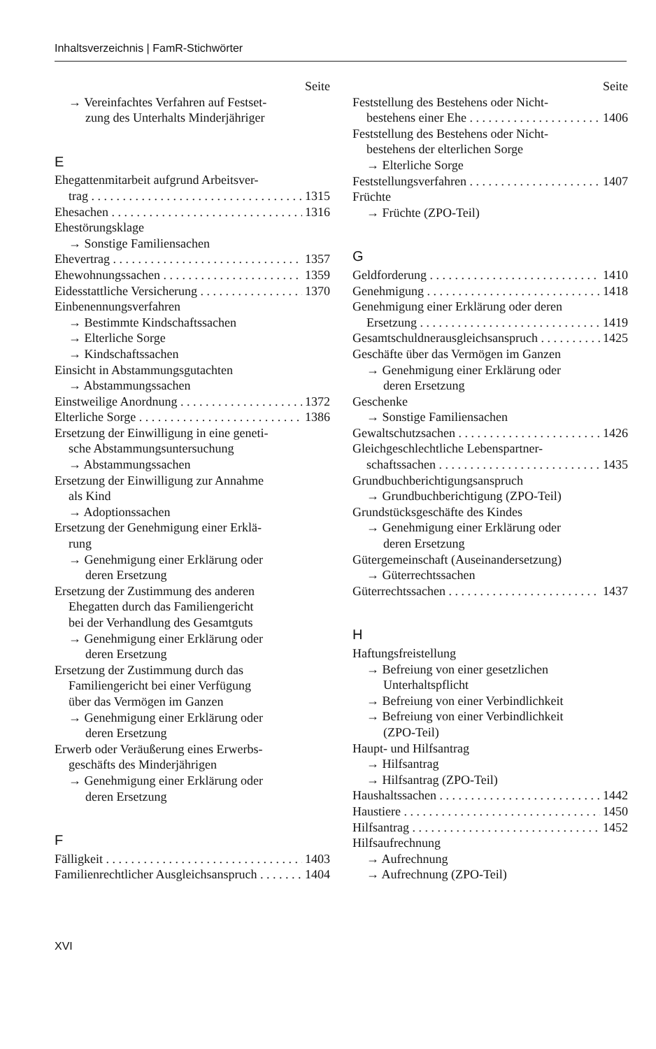Inhaltsverzeichnis | FamR-Stichwörter
Seite
→ Vereinfachtes Verfahren auf Festset-
zung des Unterhalts Minderjähriger
E
Ehegattenmitarbeit aufgrund Arbeitsver-
trag 1315
Ehesachen 1316
Ehestörungsklage
→ Sonstige Familiensachen
Ehevertrag 1357
Ehewohnungssachen 1359
Eidesstattliche Versicherung 1370
Einbenennungsverfahren
→ Bestimmte Kindschaftssachen
→ Elterliche Sorge
→ Kindschaftssachen
Einsicht in Abstammungsgutachten
→ Abstammungssachen
Einstweilige Anordnung 1372
Elterliche Sorge 1386
Ersetzung der Einwilligung in eine geneti-
sche Abstammungsuntersuchung
→ Abstammungssachen
Ersetzung der Einwilligung zur Annahme
als Kind
→ Adoptionssachen
Ersetzung der Genehmigung einer Erklä-
rung
→ Genehmigung einer Erklärung oder
deren Ersetzung
Ersetzung der Zustimmung des anderen
Ehegatten durch das Familiengericht
bei der Verhandlung des Gesamtguts
→ Genehmigung einer Erklärung oder
deren Ersetzung
Ersetzung der Zustimmung durch das
Familiengericht bei einer Verfügung
über das Vermögen im Ganzen
→ Genehmigung einer Erklärung oder
deren Ersetzung
Erwerb oder Veräußerung eines Erwerbs-
geschäfts des Minderjährigen
→ Genehmigung einer Erklärung oder
deren Ersetzung
F
Fälligkeit 1403
Familienrechtlicher Ausgleichsanspruch 1404
Seite
Feststellung des Bestehens oder Nicht-
bestehens einer Ehe 1406
Feststellung des Bestehens oder Nicht-
bestehens der elterlichen Sorge
→ Elterliche Sorge
Feststellungsverfahren 1407
Früchte
→ Früchte (ZPO-Teil)
G
Geldforderung 1410
Genehmigung 1418
Genehmigung einer Erklärung oder deren
Ersetzung 1419
Gesamtschuldnerausgleichsanspruch 1425
Geschäfte über das Vermögen im Ganzen
→ Genehmigung einer Erklärung oder
deren Ersetzung
Geschenke
→ Sonstige Familiensachen
Gewaltschutzsachen 1426
Gleichgeschlechtliche Lebenspartner-
schaftssachen 1435
Grundbuchberichtigungsanspruch
→ Grundbuchberichtigung (ZPO-Teil)
Grundstücksgeschäfte des Kindes
→ Genehmigung einer Erklärung oder
deren Ersetzung
Gütergemeinschaft (Auseinandersetzung)
→ Güterrechtssachen
Güterrechtssachen 1437
H
Haftungsfreistellung
→ Befreiung von einer gesetzlichen
Unterhaltspflicht
→ Befreiung von einer Verbindlichkeit
→ Befreiung von einer Verbindlichkeit
(ZPO-Teil)
Haupt- und Hilfsantrag
→ Hilfsantrag
→ Hilfsantrag (ZPO-Teil)
Haushaltssachen 1442
Haustiere 1450
Hilfsantrag 1452
Hilfsaufrechnung
→ Aufrechnung
→ Aufrechnung (ZPO-Teil)
XVI